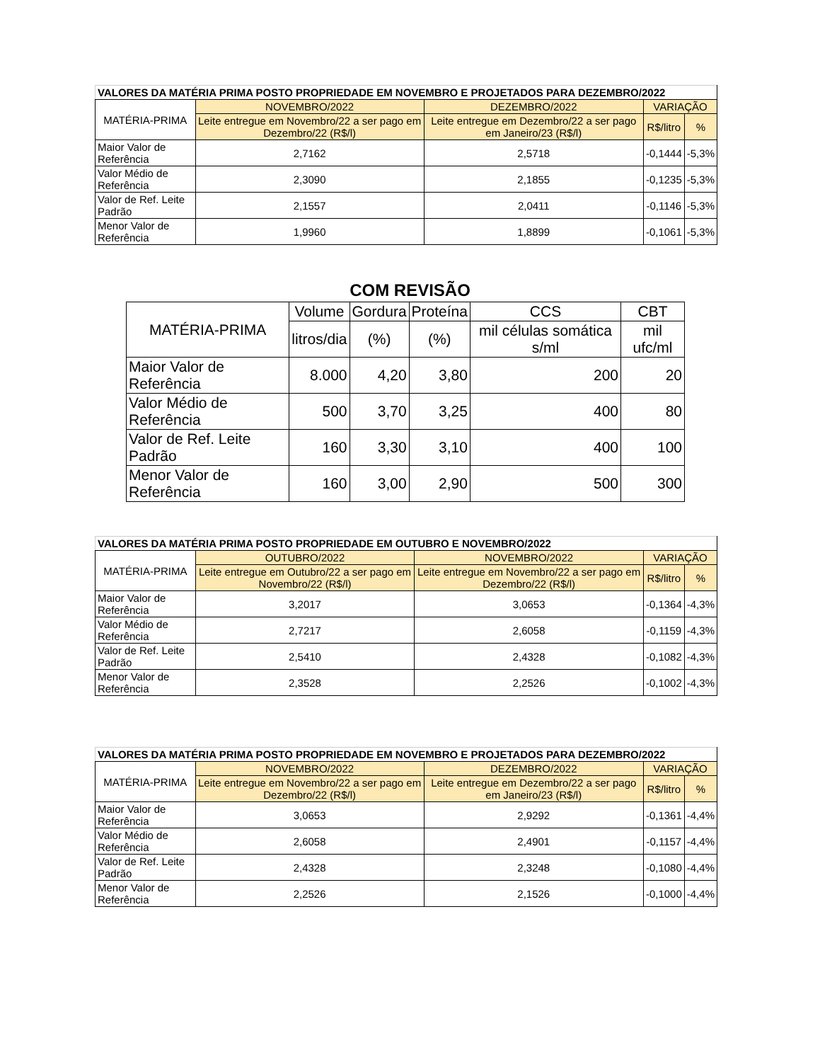| VALORES DA MATÉRIA PRIMA POSTO PROPRIEDADE EM NOVEMBRO E PROJETADOS PARA DEZEMBRO/2022 | | | | |
| --- | --- | --- | --- | --- |
| MATÉRIA-PRIMA | NOVEMBRO/2022 | DEZEMBRO/2022 | VARIAÇÃO | |
| | Leite entregue em Novembro/22 a ser pago em Dezembro/22 (R$/l) | Leite entregue em Dezembro/22 a ser pago em Janeiro/23 (R$/l) | R$/litro | % |
| Maior Valor de Referência | 2,7162 | 2,5718 | -0,1444 | -5,3% |
| Valor Médio de Referência | 2,3090 | 2,1855 | -0,1235 | -5,3% |
| Valor de Ref. Leite Padrão | 2,1557 | 2,0411 | -0,1146 | -5,3% |
| Menor Valor de Referência | 1,9960 | 1,8899 | -0,1061 | -5,3% |
COM REVISÃO
| MATÉRIA-PRIMA | Volume | Gordura | Proteína | CCS | CBT |
| --- | --- | --- | --- | --- | --- |
| | litros/dia | (%) | (%) | mil células somática s/ml | mil ufc/ml |
| Maior Valor de Referência | 8.000 | 4,20 | 3,80 | 200 | 20 |
| Valor Médio de Referência | 500 | 3,70 | 3,25 | 400 | 80 |
| Valor de Ref. Leite Padrão | 160 | 3,30 | 3,10 | 400 | 100 |
| Menor Valor de Referência | 160 | 3,00 | 2,90 | 500 | 300 |
| VALORES DA MATÉRIA PRIMA POSTO PROPRIEDADE EM OUTUBRO E NOVEMBRO/2022 | | | | |
| --- | --- | --- | --- | --- |
| MATÉRIA-PRIMA | OUTUBRO/2022 | NOVEMBRO/2022 | VARIAÇÃO | |
| | Leite entregue em Outubro/22 a ser pago em Novembro/22 (R$/l) | Leite entregue em Novembro/22 a ser pago em Dezembro/22 (R$/l) | R$/litro | % |
| Maior Valor de Referência | 3,2017 | 3,0653 | -0,1364 | -4,3% |
| Valor Médio de Referência | 2,7217 | 2,6058 | -0,1159 | -4,3% |
| Valor de Ref. Leite Padrão | 2,5410 | 2,4328 | -0,1082 | -4,3% |
| Menor Valor de Referência | 2,3528 | 2,2526 | -0,1002 | -4,3% |
| VALORES DA MATÉRIA PRIMA POSTO PROPRIEDADE EM NOVEMBRO E PROJETADOS PARA DEZEMBRO/2022 | | | | |
| --- | --- | --- | --- | --- |
| MATÉRIA-PRIMA | NOVEMBRO/2022 | DEZEMBRO/2022 | VARIAÇÃO | |
| | Leite entregue em Novembro/22 a ser pago em Dezembro/22 (R$/l) | Leite entregue em Dezembro/22 a ser pago em Janeiro/23 (R$/l) | R$/litro | % |
| Maior Valor de Referência | 3,0653 | 2,9292 | -0,1361 | -4,4% |
| Valor Médio de Referência | 2,6058 | 2,4901 | -0,1157 | -4,4% |
| Valor de Ref. Leite Padrão | 2,4328 | 2,3248 | -0,1080 | -4,4% |
| Menor Valor de Referência | 2,2526 | 2,1526 | -0,1000 | -4,4% |